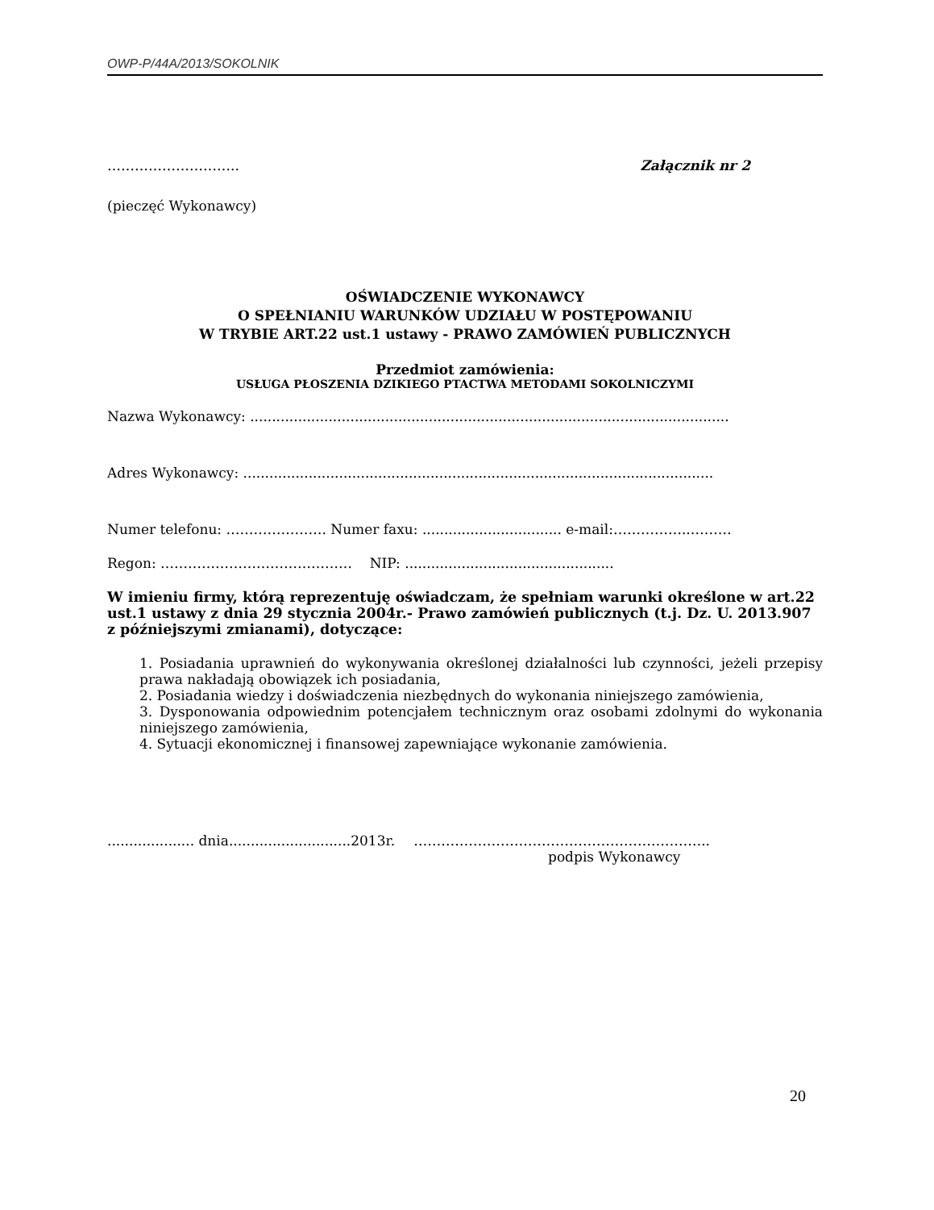OWP-P/44A/2013/SOKOLNIK
……………………….. Załącznik nr 2
(pieczęć Wykonawcy)
OŚWIADCZENIE WYKONAWCY
O SPEŁNIANIU WARUNKÓW UDZIAŁU W POSTĘPOWANIU
W TRYBIE ART.22 ust.1 ustawy - PRAWO ZAMÓWIEŃ PUBLICZNYCH
Przedmiot zamówienia:
USŁUGA PŁOSZENIA DZIKIEGO PTACTWA METODAMI SOKOLNICZYMI
Nazwa Wykonawcy: ..............................................................................................................
Adres Wykonawcy: ............................................................................................................
Numer telefonu: …………………. Numer faxu: ................................ e-mail:……………..………
Regon: …………………………………… NIP: ................................................
W imieniu firmy, którą reprezentuję oświadczam, że spełniam warunki określone w art.22 ust.1 ustawy z dnia 29 stycznia 2004r.- Prawo zamówień publicznych (t.j. Dz. U. 2013.907 z późniejszymi zmianami), dotyczące:
1. Posiadania uprawnień do wykonywania określonej działalności lub czynności, jeżeli przepisy prawa nakładają obowiązek ich posiadania,
2. Posiadania wiedzy i doświadczenia niezbędnych do wykonania niniejszego zamówienia,
3. Dysponowania odpowiednim potencjałem technicznym oraz osobami zdolnymi do wykonania niniejszego zamówienia,
4. Sytuacji ekonomicznej i finansowej zapewniające wykonanie zamówienia.
.................... dnia............................2013r. ………………………………………………………..
podpis Wykonawcy
20